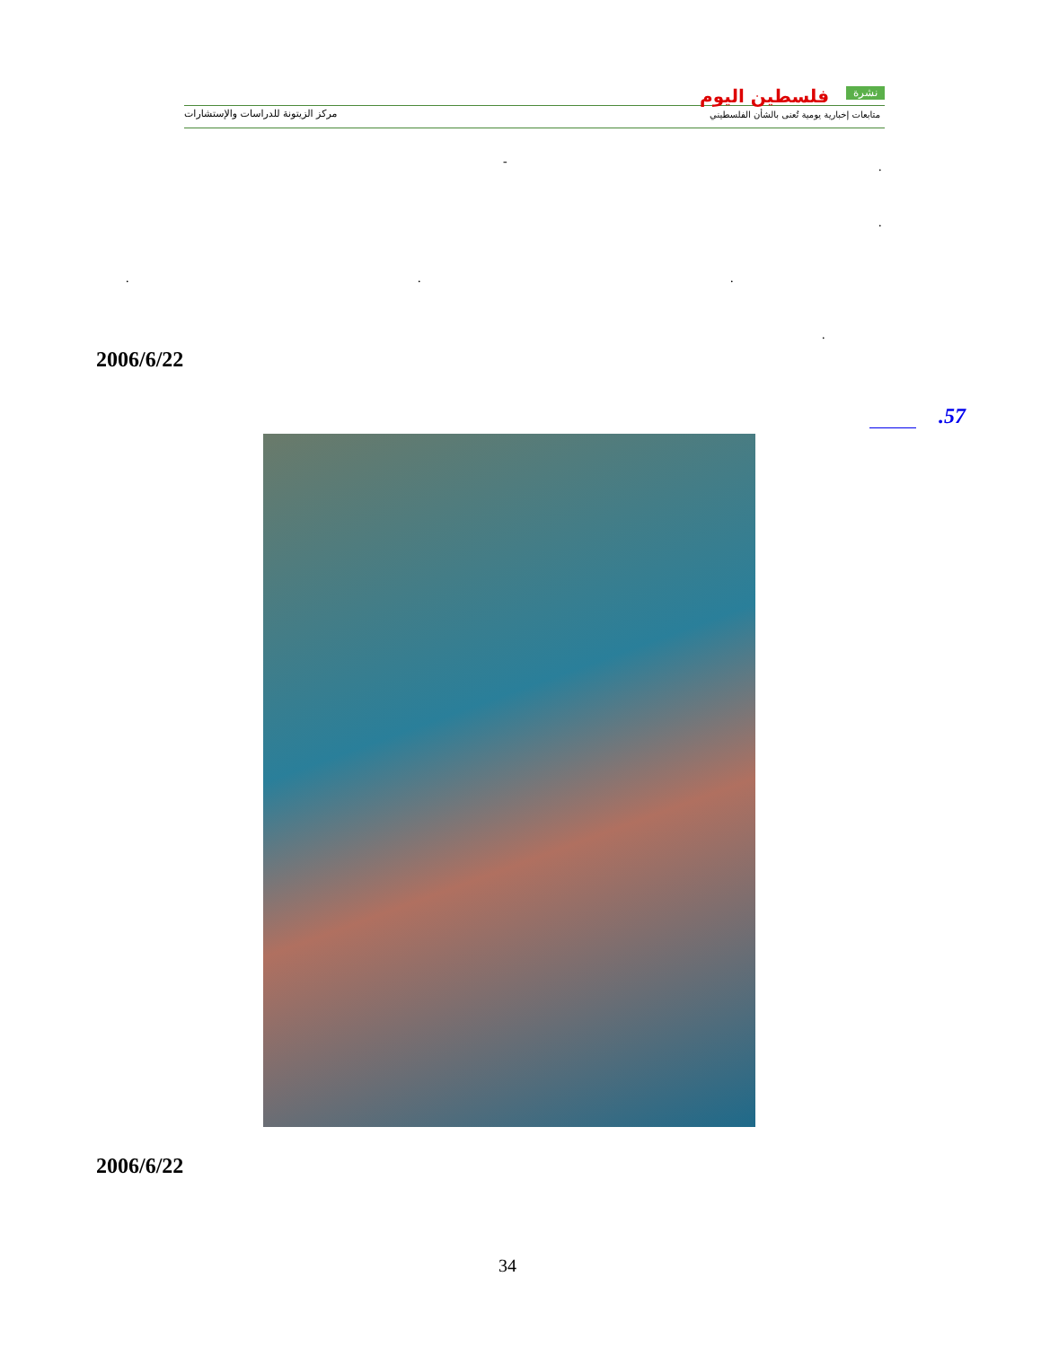مركز الزيتونة للدراسات والإستشارات
فلسطين اليوم نشرة
متابعات إخبارية يومية تُعنى بالشأن الفلسطيني
.
-
.
. . .
.
2006/6/22
.57
2006/6/22
34